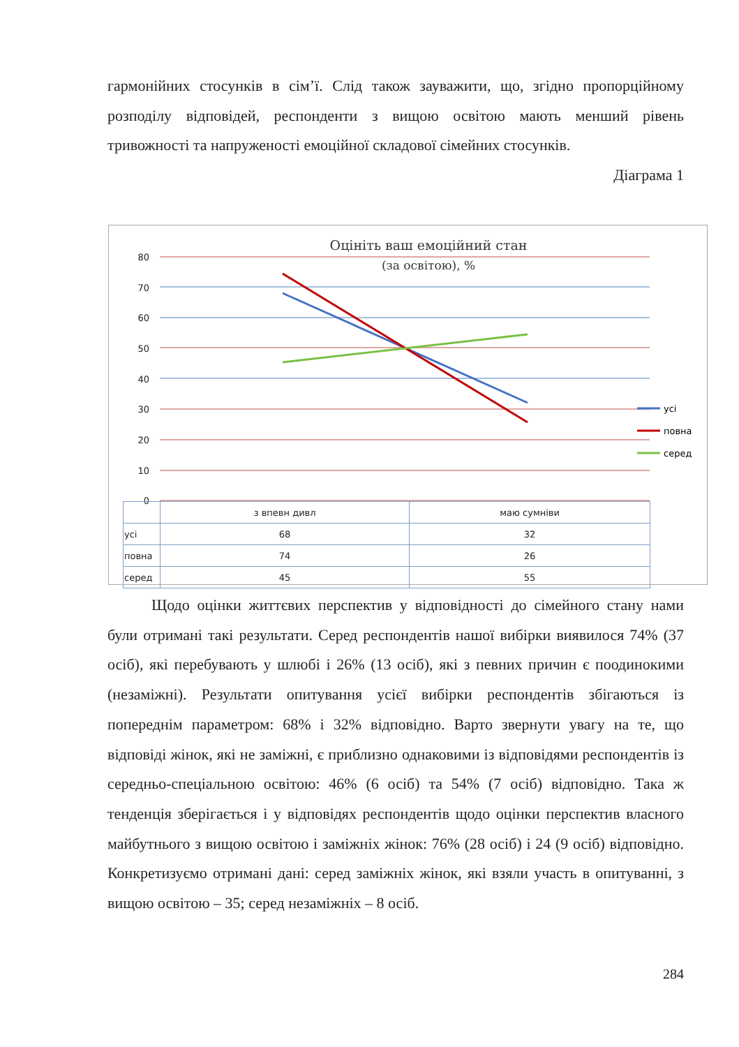гармонійних стосунків в сім’ї. Слід також зауважити, що, згідно пропорційному розподілу відповідей, респонденти з вищою освітою мають менший рівень тривожності та напруженості емоційної складової сімейних стосунків.
Діаграма 1
Оцініть ваш емоційний стан
(за освітою), %
80
70
60
50
40
30
20
10
0
усі
повна
серед
| | з впевн дивл | маю сумніви |
| усі | 68 | 32 |
| повна | 74 | 26 |
| серед | 45 | 55 |
Щодо оцінки життєвих перспектив у відповідності до сімейного стану нами були отримані такі результати. Серед респондентів нашої вибірки виявилося 74% (37 осіб), які перебувають у шлюбі і 26% (13 осіб), які з певних причин є поодинокими (незаміжні). Результати опитування усієї вибірки респондентів збігаються із попереднім параметром: 68% і 32% відповідно. Варто звернути увагу на те, що відповіді жінок, які не заміжні, є приблизно однаковими із відповідями респондентів із середньо-спеціальною освітою: 46% (6 осіб) та 54% (7 осіб) відповідно. Така ж тенденція зберігається і у відповідях респондентів щодо оцінки перспектив власного майбутнього з вищою освітою і заміжніх жінок: 76% (28 осіб) і 24 (9 осіб) відповідно. Конкретизуємо отримані дані: серед заміжніх жінок, які взяли участь в опитуванні, з вищою освітою – 35; серед незаміжніх – 8 осіб.
284